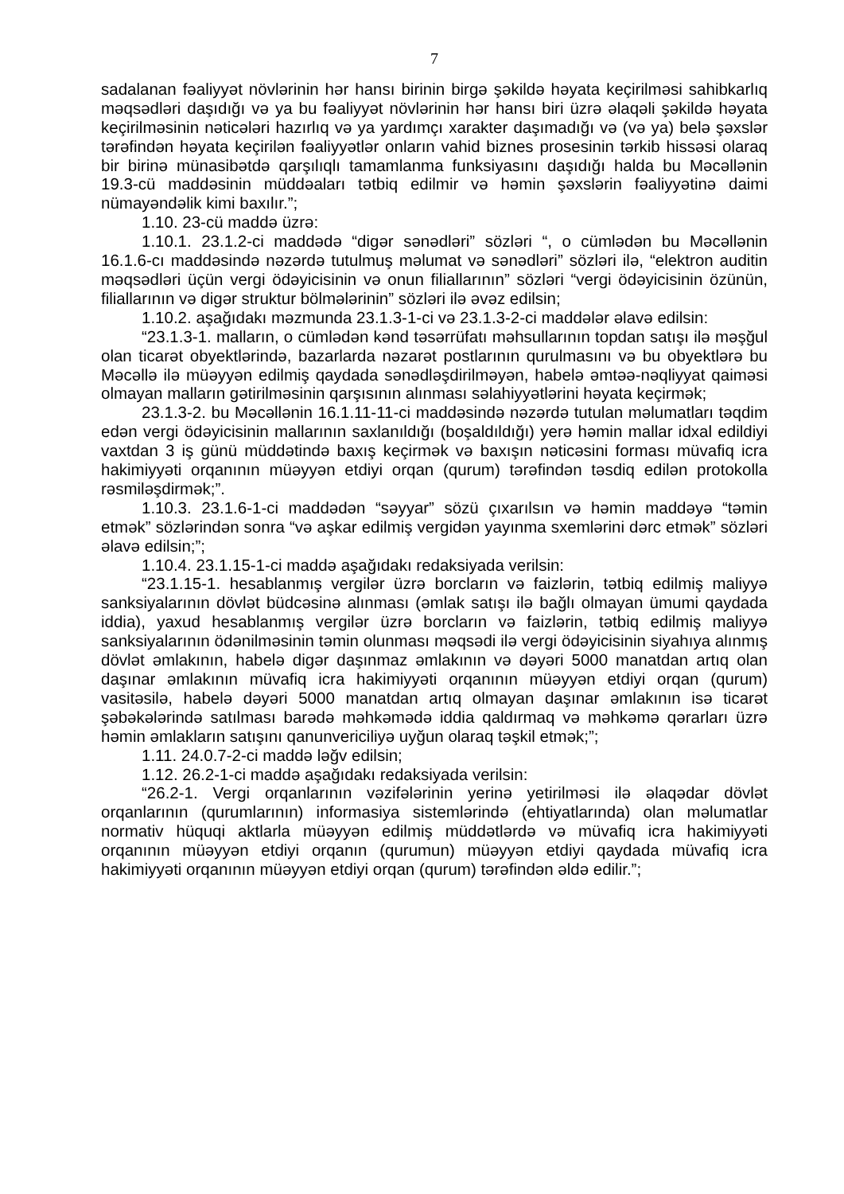7
sadalanan fəaliyyət növlərinin hər hansı birinin birgə şəkildə həyata keçirilməsi sahibkarlıq məqsədləri daşıdığı və ya bu fəaliyyət növlərinin hər hansı biri üzrə əlaqəli şəkildə həyata keçirilməsinin nəticələri hazırlıq və ya yardımçı xarakter daşımadığı və (və ya) belə şəxslər tərəfindən həyata keçirilən fəaliyyətlər onların vahid biznes prosesinin tərkib hissəsi olaraq bir birinə münasibətdə qarşılıqlı tamamlanma funksiyasını daşıdığı halda bu Məcəllənin 19.3-cü maddəsinin müddəaları tətbiq edilmir və həmin şəxslərin fəaliyyətinə daimi nümayəndəlik kimi baxılır.”;
1.10. 23-cü maddə üzrə:
1.10.1. 23.1.2-ci maddədə “digər sənədləri” sözləri “, o cümlədən bu Məcəllənin 16.1.6-cı maddəsində nəzərdə tutulmuş məlumat və sənədləri” sözləri ilə, “elektron auditin məqsədləri üçün vergi ödəyicisinin və onun filiallarının” sözləri “vergi ödəyicisinin özünün, filiallarının və digər struktur bölmələrinin” sözləri ilə əvəz edilsin;
1.10.2. aşağıdakı məzmunda 23.1.3-1-ci və 23.1.3-2-ci maddələr əlavə edilsin:
“23.1.3-1. malların, o cümlədən kənd təsərrüfatı məhsullarının topdan satışı ilə məşğul olan ticarət obyektlərində, bazarlarda nəzarət postlarının qurulmasını və bu obyektlərə bu Məcəllə ilə müəyyən edilmiş qaydada sənədləşdirilməyən, habelə əmtəə-nəqliyyat qaiməsi olmayan malların gətirilməsinin qarşısının alınması səlahiyyətlərini həyata keçirmək;
23.1.3-2. bu Məcəllənin 16.1.11-11-ci maddəsində nəzərdə tutulan məlumatları təqdim edən vergi ödəyicisinin mallarının saxlanıldığı (boşaldıldığı) yerə həmin mallar idxal edildiyi vaxtdan 3 iş günü müddətində baxış keçirmək və baxışın nəticəsini forması müvafiq icra hakimiyyəti orqanının müəyyən etdiyi orqan (qurum) tərəfindən təsdiq edilən protokolla rəsmiləşdirmək;”.
1.10.3. 23.1.6-1-ci maddədən “səyyar” sözü çıxarılsın və həmin maddəyə “təmin etmək” sözlərindən sonra “və aşkar edilmiş vergidən yayınma sxemlərini dərc etmək” sözləri əlavə edilsin;”;
1.10.4. 23.1.15-1-ci maddə aşağıdakı redaksiyada verilsin:
“23.1.15-1. hesablanmış vergilər üzrə borcların və faizlərin, tətbiq edilmiş maliyyə sanksiyalarının dövlət büdcəsinə alınması (əmlak satışı ilə bağlı olmayan ümumi qaydada iddia), yaxud hesablanmış vergilər üzrə borcların və faizlərin, tətbiq edilmiş maliyyə sanksiyalarının ödənilməsinin təmin olunması məqsədi ilə vergi ödəyicisinin siyahıya alınmış dövlət əmlakının, habelə digər daşınmaz əmlakının və dəyəri 5000 manatdan artıq olan daşınar əmlakının müvafiq icra hakimiyyəti orqanının müəyyən etdiyi orqan (qurum) vasitəsilə, habelə dəyəri 5000 manatdan artıq olmayan daşınar əmlakının isə ticarət şəbəkələrində satılması barədə məhkəmədə iddia qaldırmaq və məhkəmə qərarları üzrə həmin əmlakların satışını qanunvericiliyə uyğun olaraq təşkil etmək;”;
1.11. 24.0.7-2-ci maddə ləğv edilsin;
1.12. 26.2-1-ci maddə aşağıdakı redaksiyada verilsin:
“26.2-1. Vergi orqanlarının vəzifələrinin yerinə yetirilməsi ilə əlaqədar dövlət orqanlarının (qurumlarının) informasiya sistemlərində (ehtiyatlarında) olan məlumatlar normativ hüquqi aktlarla müəyyən edilmiş müddətlərdə və müvafiq icra hakimiyyəti orqanının müəyyən etdiyi orqanın (qurumun) müəyyən etdiyi qaydada müvafiq icra hakimiyyəti orqanının müəyyən etdiyi orqan (qurum) tərəfindən əldə edilir.”;